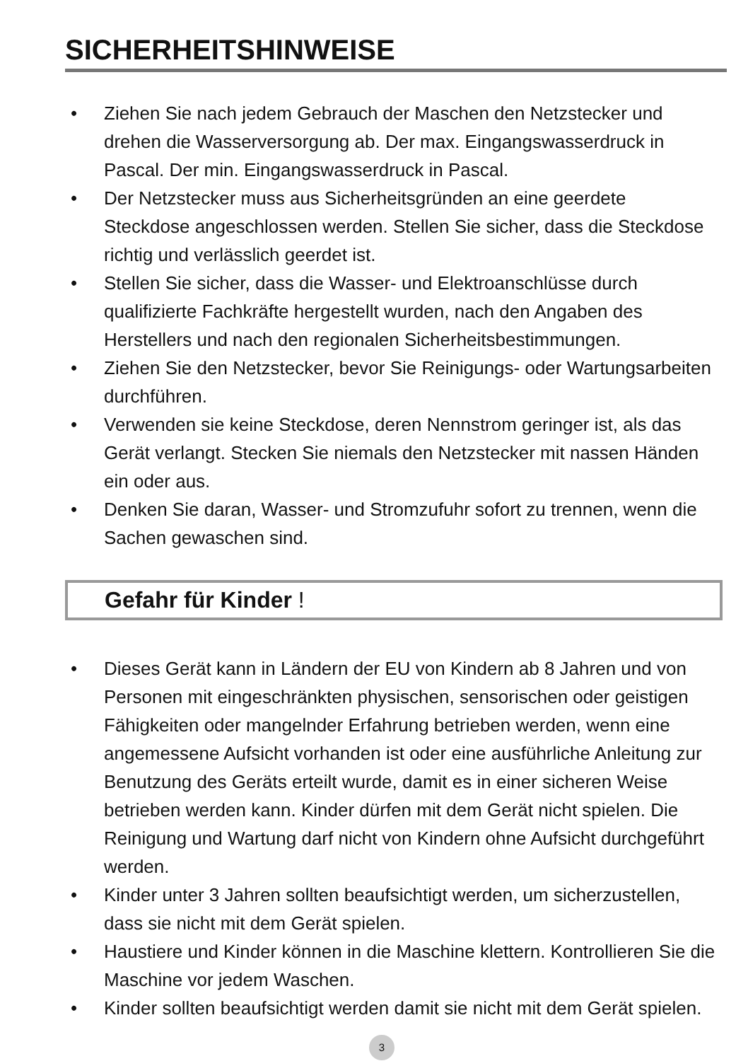SICHERHEITSHINWEISE
• Ziehen Sie nach jedem Gebrauch der Maschen den Netzstecker und drehen die Wasserversorgung ab. Der max. Eingangswasserdruck in Pascal. Der min. Eingangswasserdruck in Pascal.
• Der Netzstecker muss aus Sicherheitsgründen an eine geerdete Steckdose angeschlossen werden. Stellen Sie sicher, dass die Steckdose richtig und verlässlich geerdet ist.
• Stellen Sie sicher, dass die Wasser- und Elektroanschlüsse durch qualifizierte Fachkräfte hergestellt wurden, nach den Angaben des Herstellers und nach den regionalen Sicherheitsbestimmungen.
• Ziehen Sie den Netzstecker, bevor Sie Reinigungs- oder Wartungsarbeiten durchführen.
• Verwenden sie keine Steckdose, deren Nennstrom geringer ist, als das Gerät verlangt. Stecken Sie niemals den Netzstecker mit nassen Händen ein oder aus.
• Denken Sie daran, Wasser- und Stromzufuhr sofort zu trennen, wenn die Sachen gewaschen sind.
Gefahr für Kinder !
• Dieses Gerät kann in Ländern der EU von Kindern ab 8 Jahren und von Personen mit eingeschränkten physischen, sensorischen oder geistigen Fähigkeiten oder mangelnder Erfahrung betrieben werden, wenn eine angemessene Aufsicht vorhanden ist oder eine ausführliche Anleitung zur Benutzung des Geräts erteilt wurde, damit es in einer sicheren Weise betrieben werden kann. Kinder dürfen mit dem Gerät nicht spielen. Die Reinigung und Wartung darf nicht von Kindern ohne Aufsicht durchgeführt werden.
• Kinder unter 3 Jahren sollten beaufsichtigt werden, um sicherzustellen, dass sie nicht mit dem Gerät spielen.
• Haustiere und Kinder können in die Maschine klettern. Kontrollieren Sie die Maschine vor jedem Waschen.
• Kinder sollten beaufsichtigt werden damit sie nicht mit dem Gerät spielen.
3